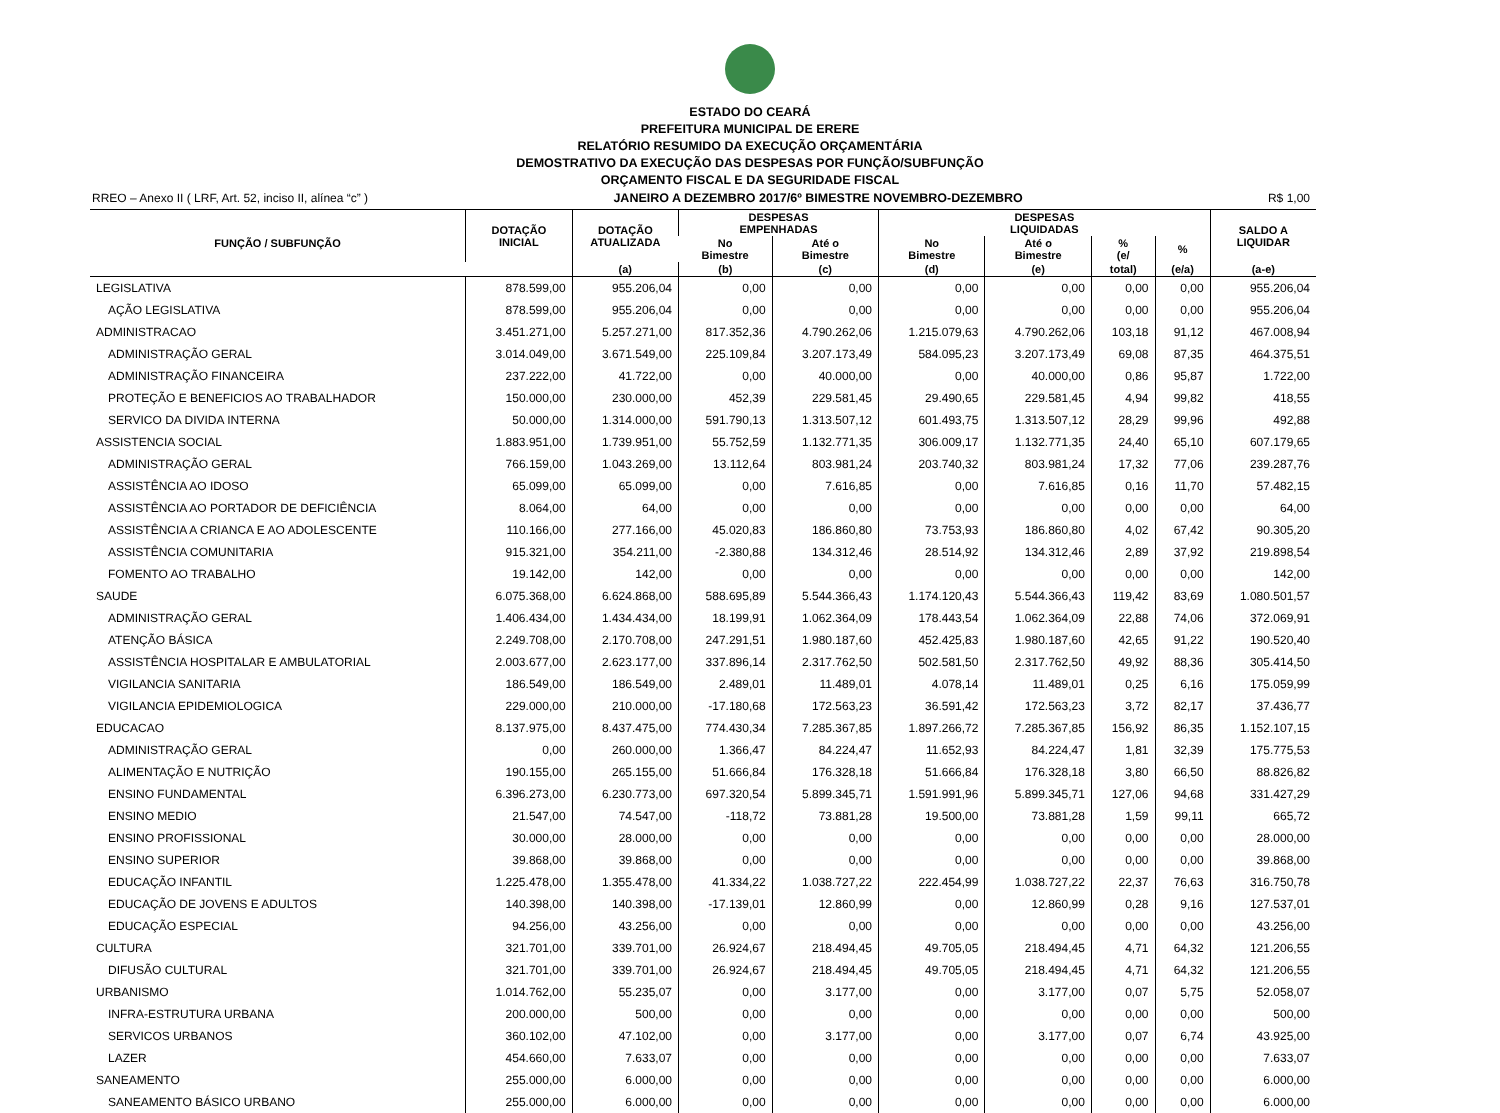ESTADO DO CEARÁ
PREFEITURA MUNICIPAL DE ERERE
RELATÓRIO RESUMIDO DA EXECUÇÃO ORÇAMENTÁRIA
DEMOSTRATIVO DA EXECUÇÃO DAS DESPESAS POR FUNÇÃO/SUBFUNÇÃO
ORÇAMENTO FISCAL E DA SEGURIDADE FISCAL
RREO – Anexo II ( LRF, Art. 52, inciso II, alínea “c” ) JANEIRO A DEZEMBRO 2017/6º BIMESTRE NOVEMBRO-DEZEMBRO R$ 1,00
| FUNÇÃO / SUBFUNÇÃO | DOTAÇÃO INICIAL | DOTAÇÃO ATUALIZADA | DESPESAS EMPENHADAS | | DESPESAS LIQUIDADAS | | | | SALDO A LIQUIDAR |
| --- | --- | --- | --- | --- | --- | --- | --- | --- | --- |
| | | | No Bimestre | Até o Bimestre | No Bimestre | Até o Bimestre | % (e/ | % | |
| | | (a) | (b) | (c) | (d) | (e) | total) | (e/a) | (a-e) |
| LEGISLATIVA | 878.599,00 | 955.206,04 | 0,00 | 0,00 | 0,00 | 0,00 | 0,00 | 0,00 | 955.206,04 |
| AÇÃO LEGISLATIVA | 878.599,00 | 955.206,04 | 0,00 | 0,00 | 0,00 | 0,00 | 0,00 | 0,00 | 955.206,04 |
| ADMINISTRACAO | 3.451.271,00 | 5.257.271,00 | 817.352,36 | 4.790.262,06 | 1.215.079,63 | 4.790.262,06 | 103,18 | 91,12 | 467.008,94 |
| ADMINISTRAÇÃO GERAL | 3.014.049,00 | 3.671.549,00 | 225.109,84 | 3.207.173,49 | 584.095,23 | 3.207.173,49 | 69,08 | 87,35 | 464.375,51 |
| ADMINISTRAÇÃO FINANCEIRA | 237.222,00 | 41.722,00 | 0,00 | 40.000,00 | 0,00 | 40.000,00 | 0,86 | 95,87 | 1.722,00 |
| PROTEÇÃO E BENEFICIOS AO TRABALHADOR | 150.000,00 | 230.000,00 | 452,39 | 229.581,45 | 29.490,65 | 229.581,45 | 4,94 | 99,82 | 418,55 |
| SERVICO DA DIVIDA INTERNA | 50.000,00 | 1.314.000,00 | 591.790,13 | 1.313.507,12 | 601.493,75 | 1.313.507,12 | 28,29 | 99,96 | 492,88 |
| ASSISTENCIA SOCIAL | 1.883.951,00 | 1.739.951,00 | 55.752,59 | 1.132.771,35 | 306.009,17 | 1.132.771,35 | 24,40 | 65,10 | 607.179,65 |
| ADMINISTRAÇÃO GERAL | 766.159,00 | 1.043.269,00 | 13.112,64 | 803.981,24 | 203.740,32 | 803.981,24 | 17,32 | 77,06 | 239.287,76 |
| ASSISTÊNCIA AO IDOSO | 65.099,00 | 65.099,00 | 0,00 | 7.616,85 | 0,00 | 7.616,85 | 0,16 | 11,70 | 57.482,15 |
| ASSISTÊNCIA AO PORTADOR DE DEFICIÊNCIA | 8.064,00 | 64,00 | 0,00 | 0,00 | 0,00 | 0,00 | 0,00 | 0,00 | 64,00 |
| ASSISTÊNCIA A CRIANCA E AO ADOLESCENTE | 110.166,00 | 277.166,00 | 45.020,83 | 186.860,80 | 73.753,93 | 186.860,80 | 4,02 | 67,42 | 90.305,20 |
| ASSISTÊNCIA COMUNITARIA | 915.321,00 | 354.211,00 | -2.380,88 | 134.312,46 | 28.514,92 | 134.312,46 | 2,89 | 37,92 | 219.898,54 |
| FOMENTO AO TRABALHO | 19.142,00 | 142,00 | 0,00 | 0,00 | 0,00 | 0,00 | 0,00 | 0,00 | 142,00 |
| SAUDE | 6.075.368,00 | 6.624.868,00 | 588.695,89 | 5.544.366,43 | 1.174.120,43 | 5.544.366,43 | 119,42 | 83,69 | 1.080.501,57 |
| ADMINISTRAÇÃO GERAL | 1.406.434,00 | 1.434.434,00 | 18.199,91 | 1.062.364,09 | 178.443,54 | 1.062.364,09 | 22,88 | 74,06 | 372.069,91 |
| ATENÇÃO BÁSICA | 2.249.708,00 | 2.170.708,00 | 247.291,51 | 1.980.187,60 | 452.425,83 | 1.980.187,60 | 42,65 | 91,22 | 190.520,40 |
| ASSISTÊNCIA HOSPITALAR E AMBULATORIAL | 2.003.677,00 | 2.623.177,00 | 337.896,14 | 2.317.762,50 | 502.581,50 | 2.317.762,50 | 49,92 | 88,36 | 305.414,50 |
| VIGILANCIA SANITARIA | 186.549,00 | 186.549,00 | 2.489,01 | 11.489,01 | 4.078,14 | 11.489,01 | 0,25 | 6,16 | 175.059,99 |
| VIGILANCIA EPIDEMIOLOGICA | 229.000,00 | 210.000,00 | -17.180,68 | 172.563,23 | 36.591,42 | 172.563,23 | 3,72 | 82,17 | 37.436,77 |
| EDUCACAO | 8.137.975,00 | 8.437.475,00 | 774.430,34 | 7.285.367,85 | 1.897.266,72 | 7.285.367,85 | 156,92 | 86,35 | 1.152.107,15 |
| ADMINISTRAÇÃO GERAL | 0,00 | 260.000,00 | 1.366,47 | 84.224,47 | 11.652,93 | 84.224,47 | 1,81 | 32,39 | 175.775,53 |
| ALIMENTAÇÃO E NUTRIÇÃO | 190.155,00 | 265.155,00 | 51.666,84 | 176.328,18 | 51.666,84 | 176.328,18 | 3,80 | 66,50 | 88.826,82 |
| ENSINO FUNDAMENTAL | 6.396.273,00 | 6.230.773,00 | 697.320,54 | 5.899.345,71 | 1.591.991,96 | 5.899.345,71 | 127,06 | 94,68 | 331.427,29 |
| ENSINO MEDIO | 21.547,00 | 74.547,00 | -118,72 | 73.881,28 | 19.500,00 | 73.881,28 | 1,59 | 99,11 | 665,72 |
| ENSINO PROFISSIONAL | 30.000,00 | 28.000,00 | 0,00 | 0,00 | 0,00 | 0,00 | 0,00 | 0,00 | 28.000,00 |
| ENSINO SUPERIOR | 39.868,00 | 39.868,00 | 0,00 | 0,00 | 0,00 | 0,00 | 0,00 | 0,00 | 39.868,00 |
| EDUCAÇÃO INFANTIL | 1.225.478,00 | 1.355.478,00 | 41.334,22 | 1.038.727,22 | 222.454,99 | 1.038.727,22 | 22,37 | 76,63 | 316.750,78 |
| EDUCAÇÃO DE JOVENS E ADULTOS | 140.398,00 | 140.398,00 | -17.139,01 | 12.860,99 | 0,00 | 12.860,99 | 0,28 | 9,16 | 127.537,01 |
| EDUCAÇÃO ESPECIAL | 94.256,00 | 43.256,00 | 0,00 | 0,00 | 0,00 | 0,00 | 0,00 | 0,00 | 43.256,00 |
| CULTURA | 321.701,00 | 339.701,00 | 26.924,67 | 218.494,45 | 49.705,05 | 218.494,45 | 4,71 | 64,32 | 121.206,55 |
| DIFUSÃO CULTURAL | 321.701,00 | 339.701,00 | 26.924,67 | 218.494,45 | 49.705,05 | 218.494,45 | 4,71 | 64,32 | 121.206,55 |
| URBANISMO | 1.014.762,00 | 55.235,07 | 0,00 | 3.177,00 | 0,00 | 3.177,00 | 0,07 | 5,75 | 52.058,07 |
| INFRA-ESTRUTURA URBANA | 200.000,00 | 500,00 | 0,00 | 0,00 | 0,00 | 0,00 | 0,00 | 0,00 | 500,00 |
| SERVICOS URBANOS | 360.102,00 | 47.102,00 | 0,00 | 3.177,00 | 0,00 | 3.177,00 | 0,07 | 6,74 | 43.925,00 |
| LAZER | 454.660,00 | 7.633,07 | 0,00 | 0,00 | 0,00 | 0,00 | 0,00 | 0,00 | 7.633,07 |
| SANEAMENTO | 255.000,00 | 6.000,00 | 0,00 | 0,00 | 0,00 | 0,00 | 0,00 | 0,00 | 6.000,00 |
| SANEAMENTO BÁSICO URBANO | 255.000,00 | 6.000,00 | 0,00 | 0,00 | 0,00 | 0,00 | 0,00 | 0,00 | 6.000,00 |